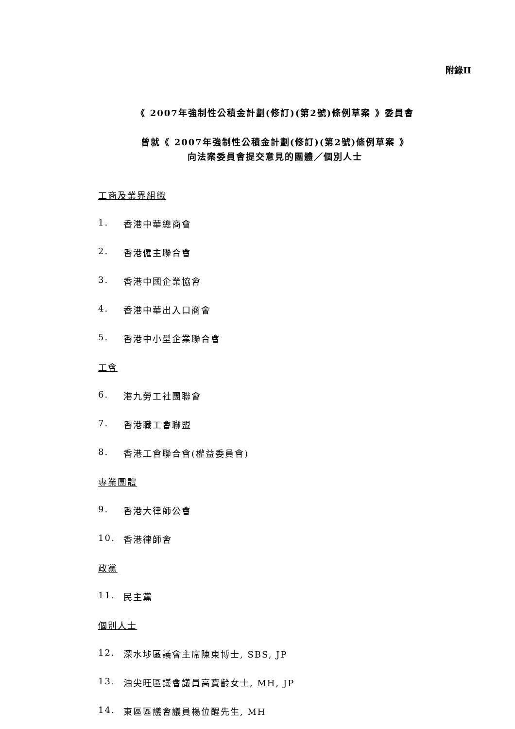附錄II
《 2007年強制性公積金計劃(修訂)(第2號)條例草案 》委員會
曾就《 2007年強制性公積金計劃(修訂)(第2號)條例草案 》
向法案委員會提交意見的團體／個別人士
工商及業界組織
1. 香港中華總商會
2. 香港僱主聯合會
3. 香港中國企業協會
4. 香港中華出入口商會
5. 香港中小型企業聯合會
工會
6. 港九勞工社團聯會
7. 香港職工會聯盟
8. 香港工會聯合會(權益委員會)
專業團體
9. 香港大律師公會
10. 香港律師會
政黨
11. 民主黨
個別人士
12. 深水埗區議會主席陳東博士, SBS, JP
13. 油尖旺區議會議員高寶齡女士, MH, JP
14. 東區區議會議員楊位醒先生, MH